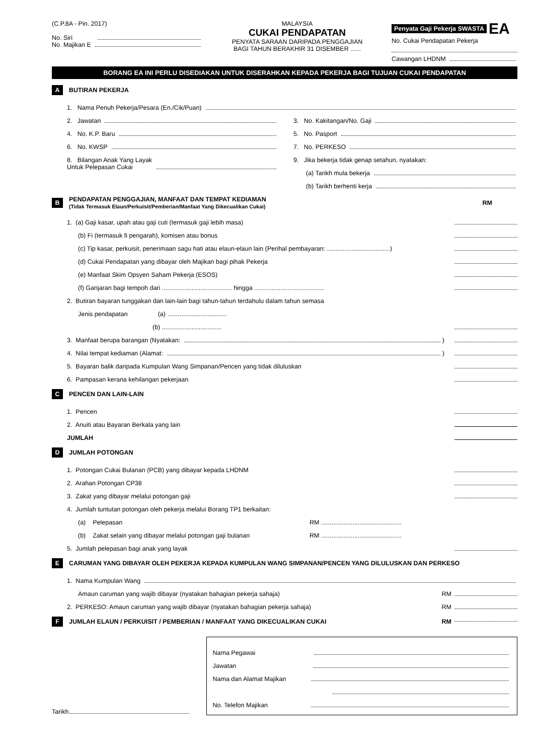(C.P.8A - Pin. 2017)
No. Siri
No. Majikan E
MALAYSIA
CUKAI PENDAPATAN
PENYATA SARAAN DARIPADA PENGGAJIAN
BAGI TAHUN BERAKHIR 31 DISEMBER ......
Penyata Gaji Pekerja SWASTA EA
No. Cukai Pendapatan Pekerja
Cawangan LHDNM
BORANG EA INI PERLU DISEDIAKAN UNTUK DISERAHKAN KEPADA PEKERJA BAGI TUJUAN CUKAI PENDAPATAN
A BUTIRAN PEKERJA
1. Nama Penuh Pekerja/Pesara (En./Cik/Puan)
2. Jawatan
4. No. K.P. Baru
6. No. KWSP
8. Bilangan Anak Yang Layak
Untuk Pelepasan Cukai
3. No. Kakitangan/No. Gaji
5. No. Pasport
7. No. PERKESO
9. Jika bekerja tidak genap setahun, nyatakan:
(a) Tarikh mula bekerja
(b) Tarikh berhenti kerja
B PENDAPATAN PENGGAJIAN, MANFAAT DAN TEMPAT KEDIAMAN
(Tidak Termasuk Elaun/Perkuisit/Pemberian/Manfaat Yang Dikecualikan Cukai) RM
1. (a) Gaji kasar, upah atau gaji cuti (termasuk gaji lebih masa)
(b) Fi (termasuk fi pengarah), komisen atau bonus
(c) Tip kasar, perkuisit, penerimaan sagu hati atau elaun-elaun lain (Perihal pembayaran: ....................................)
(d) Cukai Pendapatan yang dibayar oleh Majikan bagi pihak Pekerja
(e) Manfaat Skim Opsyen Saham Pekerja (ESOS)
(f) Ganjaran bagi tempoh dari ........................................ hingga ........................................
2. Butiran bayaran tunggakan dan lain-lain bagi tahun-tahun terdahulu dalam tahun semasa
Jenis pendapatan (a) ..................................
(b) ..................................
3. Manfaat berupa barangan (Nyatakan: )
4. Nilai tempat kediaman (Alamat: )
5. Bayaran balik daripada Kumpulan Wang Simpanan/Pencen yang tidak diluluskan
6. Pampasan kerana kehilangan pekerjaan
C PENCEN DAN LAIN-LAIN
1. Pencen
2. Anuiti atau Bayaran Berkala yang lain
JUMLAH
D JUMLAH POTONGAN
1. Potongan Cukai Bulanan (PCB) yang dibayar kepada LHDNM
2. Arahan Potongan CP38
3. Zakat yang dibayar melalui potongan gaji
4. Jumlah tuntutan potongan oleh pekerja melalui Borang TP1 berkaitan:
(a) Pelepasan RM ..............................................
(b) Zakat selain yang dibayar melalui potongan gaji bulanan RM ..............................................
5. Jumlah pelepasan bagi anak yang layak
E CARUMAN YANG DIBAYAR OLEH PEKERJA KEPADA KUMPULAN WANG SIMPANAN/PENCEN YANG DILULUSKAN DAN PERKESO
1. Nama Kumpulan Wang
Amaun caruman yang wajib dibayar (nyatakan bahagian pekerja sahaja) RM
2. PERKESO: Amaun caruman yang wajib dibayar (nyatakan bahagian pekerja sahaja) RM
F JUMLAH ELAUN / PERKUISIT / PEMBERIAN / MANFAAT YANG DIKECUALIKAN CUKAI RM
Tarikh
Nama Pegawai
Jawatan
Nama dan Alamat Majikan
No. Telefon Majikan